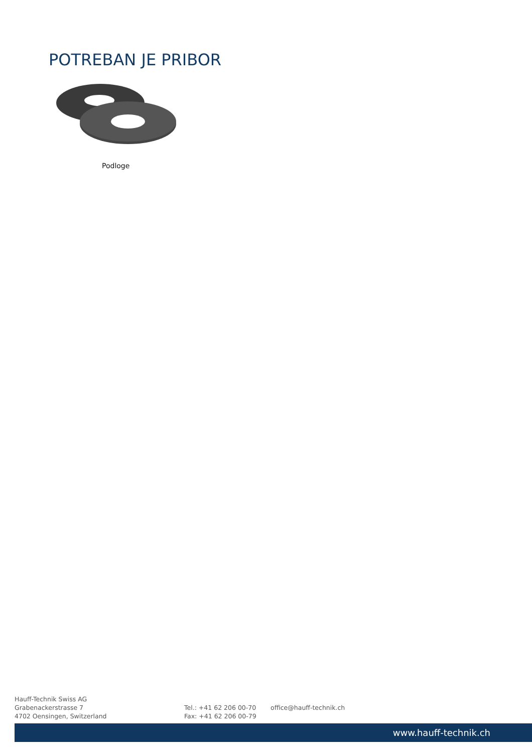POTREBAN JE PRIBOR
Podloge
Hauff-Technik Swiss AG
Grabenackerstrasse 7
4702 Oensingen, Switzerland
Tel.: +41 62 206 00-70
Fax: +41 62 206 00-79
office@hauff-technik.ch
www.hauff-technik.ch